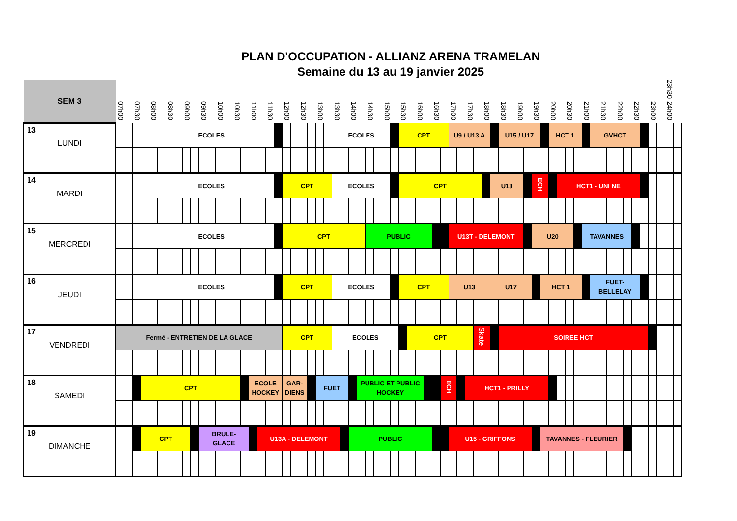PLAN D'OCCUPATION - ALLIANZ ARENA TRAMELAN
Semaine du 13 au 19 janvier 2025
| SEM 3 | 07h00 | | 07h30 | | 08h00 | | 08h30 | | 09h00 | | 09h30 | | 10h00 | | 10h30 | | 11h00 | | 11h30 | | 12h00 | | 12h30 | | 13h00 | | 13h30 | | 14h00 | | 14h30 | | 15h00 | | 15h30 | | 16h00 | | 16h30 | | 17h00 | | 17h30 | | 18h00 | | 18h30 | | 19h00 | | 19h30 | | 20h00 | | 20h30 | | 21h00 | | 21h30 | | 22h00 | | 22h30 | | 23h00 | | 23h30 24h00 | |
| 13 LUNDI | | | | | ECOLES | | | | | | | | | | | | | | | | | | | | | | ECOLES | | | | | | | | CPT | | | | | | U9 / U13 A | | | | | | U15 / U17 | | | | | | HCT 1 | | | | | GVHCT | | | | | | | | | | |
| 14 MARDI | | | | | ECOLES | | | | | | | | | | | | | | | | CPT | | | | | | ECOLES | | | | | | | | CPT | | | | | | | | | | | U13 | | | | | ECH | | | HCT1 - UNI NE | | | | | | | | | | | | | | |
| 15 MERCREDI | | | | | ECOLES | | | | | | | | | | | | | | | | CPT | | | | | | | | | | PUBLIC | | | | | | | | | | U13T - DELEMONT | | | | | | | | | | U20 | | | | | | TAVANNES | | | | | | | | | | | |
| 16 JEUDI | | | | | ECOLES | | | | | | | | | | | | | | | | CPT | | | | | | ECOLES | | | | | | | | CPT | | | | | | U13 | | | | | U17 | | | | | | HCT 1 | | | | | | FUET- BELLELAY | | | | | | | | | | |
| 17 VENDREDI | Fermé - ENTRETIEN DE LA GLACE | | | | | | | | | | | | | | | | | | | | CPT | | | | | | ECOLES | | | | | | | | | CPT | | | | | | | | Skate | | | SOIREE HCT | | | | | | | | | | | | | | | | | | | | | |
| 18 SAMEDI | | | | CPT | | | | | | | | | | | | | ECOLE HOCKEY | | | | GAR- DIENS | | | | FUET | | | | | PUBLIC ET PUBLIC HOCKEY | | | | | | | | | | ECH | | | HCT1 - PRILLY | | | | | | | | | | | | | | | | | | | | | | | | | |
| 19 DIMANCHE | | | | CPT | | | | | | | BRULE- GLACE | | | | | | | U13A - DELEMONT | | | | | | | | | | | PUBLIC | | | | | | | | | | | | U15 - GRIFFONS | | | | | | | | | | | TAVANNES - FLEURIER | | | | | | | | | | | | | | | | |